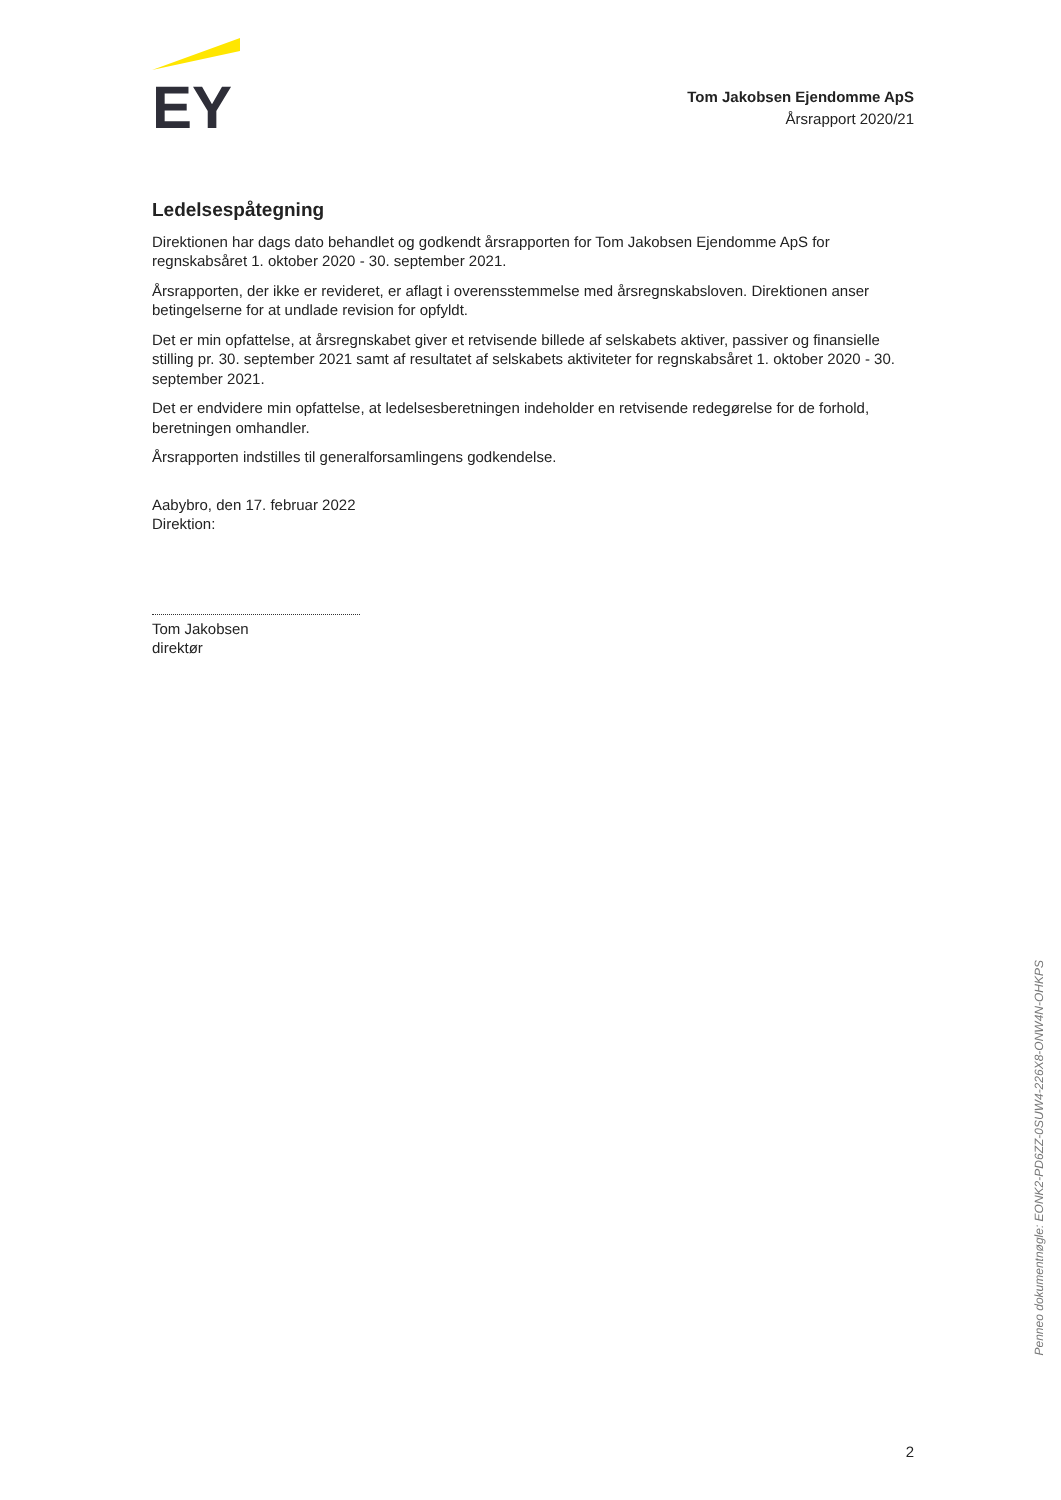EY
Tom Jakobsen Ejendomme ApS
Årsrapport 2020/21
Ledelsespåtegning
Direktionen har dags dato behandlet og godkendt årsrapporten for Tom Jakobsen Ejendomme ApS for regnskabsåret 1. oktober 2020 - 30. september 2021.
Årsrapporten, der ikke er revideret, er aflagt i overensstemmelse med årsregnskabsloven. Direktionen anser betingelserne for at undlade revision for opfyldt.
Det er min opfattelse, at årsregnskabet giver et retvisende billede af selskabets aktiver, passiver og finansielle stilling pr. 30. september 2021 samt af resultatet af selskabets aktiviteter for regnskabsåret 1. oktober 2020 - 30. september 2021.
Det er endvidere min opfattelse, at ledelsesberetningen indeholder en retvisende redegørelse for de forhold, beretningen omhandler.
Årsrapporten indstilles til generalforsamlingens godkendelse.
Aabybro, den 17. februar 2022
Direktion:
Tom Jakobsen
direktør
Penneo dokumentnøgle: EONK2-PD6ZZ-0SUW4-226X8-ONW4N-OHKPS
2